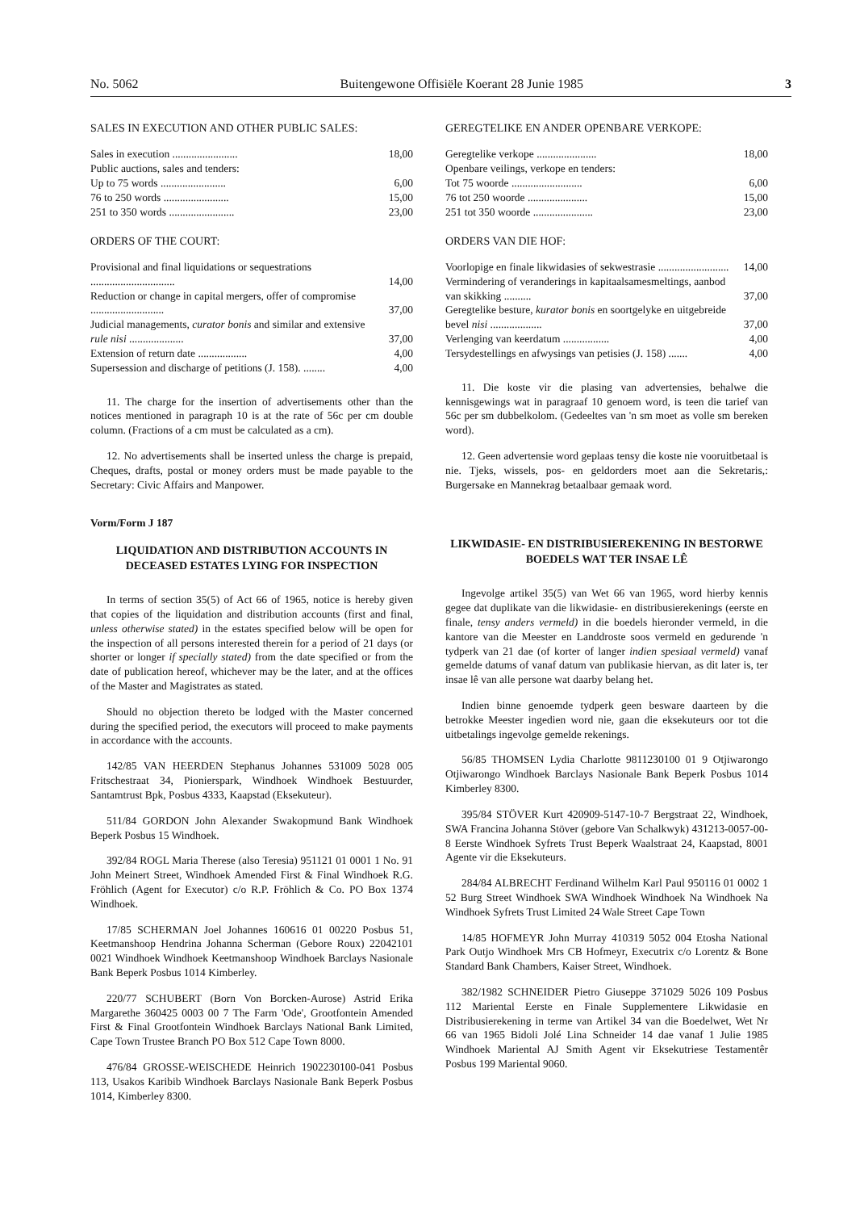No. 5062 Buitengewone Offisiële Koerant 28 Junie 1985 3
SALES IN EXECUTION AND OTHER PUBLIC SALES:
| Sales in execution ........................ | 18,00 |
| Public auctions, sales and tenders: | |
| Up to 75 words ........................ | 6,00 |
| 76 to 250 words ........................ | 15,00 |
| 251 to 350 words ........................ | 23,00 |
ORDERS OF THE COURT:
| Provisional and final liquidations or sequestrations ............................... | 14,00 |
| Reduction or change in capital mergers, offer of compromise ........................... | 37,00 |
| Judicial managements, curator bonis and similar and extensive rule nisi .................... | 37,00 |
| Extension of return date .................. | 4,00 |
| Supersession and discharge of petitions (J. 158). ........ | 4,00 |
11. The charge for the insertion of advertisements other than the notices mentioned in paragraph 10 is at the rate of 56c per cm double column. (Fractions of a cm must be calculated as a cm).
12. No advertisements shall be inserted unless the charge is prepaid, Cheques, drafts, postal or money orders must be made payable to the Secretary: Civic Affairs and Manpower.
Vorm/Form J 187
LIQUIDATION AND DISTRIBUTION ACCOUNTS IN DECEASED ESTATES LYING FOR INSPECTION
In terms of section 35(5) of Act 66 of 1965, notice is hereby given that copies of the liquidation and distribution accounts (first and final, unless otherwise stated) in the estates specified below will be open for the inspection of all persons interested therein for a period of 21 days (or shorter or longer if specially stated) from the date specified or from the date of publication hereof, whichever may be the later, and at the offices of the Master and Magistrates as stated.
Should no objection thereto be lodged with the Master concerned during the specified period, the executors will proceed to make payments in accordance with the accounts.
142/85 VAN HEERDEN Stephanus Johannes 531009 5028 005 Fritschestraat 34, Pionierspark, Windhoek Windhoek Bestuurder, Santamtrust Bpk, Posbus 4333, Kaapstad (Eksekuteur).
511/84 GORDON John Alexander Swakopmund Bank Windhoek Beperk Posbus 15 Windhoek.
392/84 ROGL Maria Therese (also Teresia) 951121 01 0001 1 No. 91 John Meinert Street, Windhoek Amended First & Final Windhoek R.G. Fröhlich (Agent for Executor) c/o R.P. Fröhlich & Co. PO Box 1374 Windhoek.
17/85 SCHERMAN Joel Johannes 160616 01 00220 Posbus 51, Keetmanshoop Hendrina Johanna Scherman (Gebore Roux) 22042101 0021 Windhoek Windhoek Keetmanshoop Windhoek Barclays Nasionale Bank Beperk Posbus 1014 Kimberley.
220/77 SCHUBERT (Born Von Borcken-Aurose) Astrid Erika Margarethe 360425 0003 00 7 The Farm 'Ode', Grootfontein Amended First & Final Grootfontein Windhoek Barclays National Bank Limited, Cape Town Trustee Branch PO Box 512 Cape Town 8000.
476/84 GROSSE-WEISCHEDE Heinrich 1902230100-041 Posbus 113, Usakos Karibib Windhoek Barclays Nasionale Bank Beperk Posbus 1014, Kimberley 8300.
GEREGTELIKE EN ANDER OPENBARE VERKOPE:
| Geregtelike verkope ...................... | 18,00 |
| Openbare veilings, verkope en tenders: | |
| Tot 75 woorde .......................... | 6,00 |
| 76 tot 250 woorde ...................... | 15,00 |
| 251 tot 350 woorde ...................... | 23,00 |
ORDERS VAN DIE HOF:
| Voorlopige en finale likwidasies of sekwestrasie .......................... | 14,00 |
| Vermindering of veranderings in kapitaalsamesmeltings, aanbod van skikking .......... | 37,00 |
| Geregtelike besture, kurator bonis en soortgelyke en uitgebreide bevel nisi ................... | 37,00 |
| Verlenging van keerdatum ................. | 4,00 |
| Tersydestellings en afwysings van petisies (J. 158) ....... | 4,00 |
11. Die koste vir die plasing van advertensies, behalwe die kennisgewings wat in paragraaf 10 genoem word, is teen die tarief van 56c per sm dubbelkolom. (Gedeeltes van 'n sm moet as volle sm bereken word).
12. Geen advertensie word geplaas tensy die koste nie vooruitbetaal is nie. Tjeks, wissels, pos- en geldorders moet aan die Sekretaris,: Burgersake en Mannekrag betaalbaar gemaak word.
LIKWIDASIE- EN DISTRIBUSIEREKENING IN BESTORWE BOEDELS WAT TER INSAE LÊ
Ingevolge artikel 35(5) van Wet 66 van 1965, word hierby kennis gegee dat duplikate van die likwidasie- en distribusierekenings (eerste en finale, tensy anders vermeld) in die boedels hieronder vermeld, in die kantore van die Meester en Landdroste soos vermeld en gedurende 'n tydperk van 21 dae (of korter of langer indien spesiaal vermeld) vanaf gemelde datums of vanaf datum van publikasie hiervan, as dit later is, ter insae lê van alle persone wat daarby belang het.
Indien binne genoemde tydperk geen besware daarteen by die betrokke Meester ingedien word nie, gaan die eksekuteurs oor tot die uitbetalings ingevolge gemelde rekenings.
56/85 THOMSEN Lydia Charlotte 9811230100 01 9 Otjiwarongo Otjiwarongo Windhoek Barclays Nasionale Bank Beperk Posbus 1014 Kimberley 8300.
395/84 STÖVER Kurt 420909-5147-10-7 Bergstraat 22, Windhoek, SWA Francina Johanna Stöver (gebore Van Schalkwyk) 431213-0057-00-8 Eerste Windhoek Syfrets Trust Beperk Waalstraat 24, Kaapstad, 8001 Agente vir die Eksekuteurs.
284/84 ALBRECHT Ferdinand Wilhelm Karl Paul 950116 01 0002 1 52 Burg Street Windhoek SWA Windhoek Windhoek Na Windhoek Na Windhoek Syfrets Trust Limited 24 Wale Street Cape Town
14/85 HOFMEYR John Murray 410319 5052 004 Etosha National Park Outjo Windhoek Mrs CB Hofmeyr, Executrix c/o Lorentz & Bone Standard Bank Chambers, Kaiser Street, Windhoek.
382/1982 SCHNEIDER Pietro Giuseppe 371029 5026 109 Posbus 112 Mariental Eerste en Finale Supplementere Likwidasie en Distribusierekening in terme van Artikel 34 van die Boedelwet, Wet Nr 66 van 1965 Bidoli Jolé Lina Schneider 14 dae vanaf 1 Julie 1985 Windhoek Mariental AJ Smith Agent vir Eksekutriese Testamentêr Posbus 199 Mariental 9060.